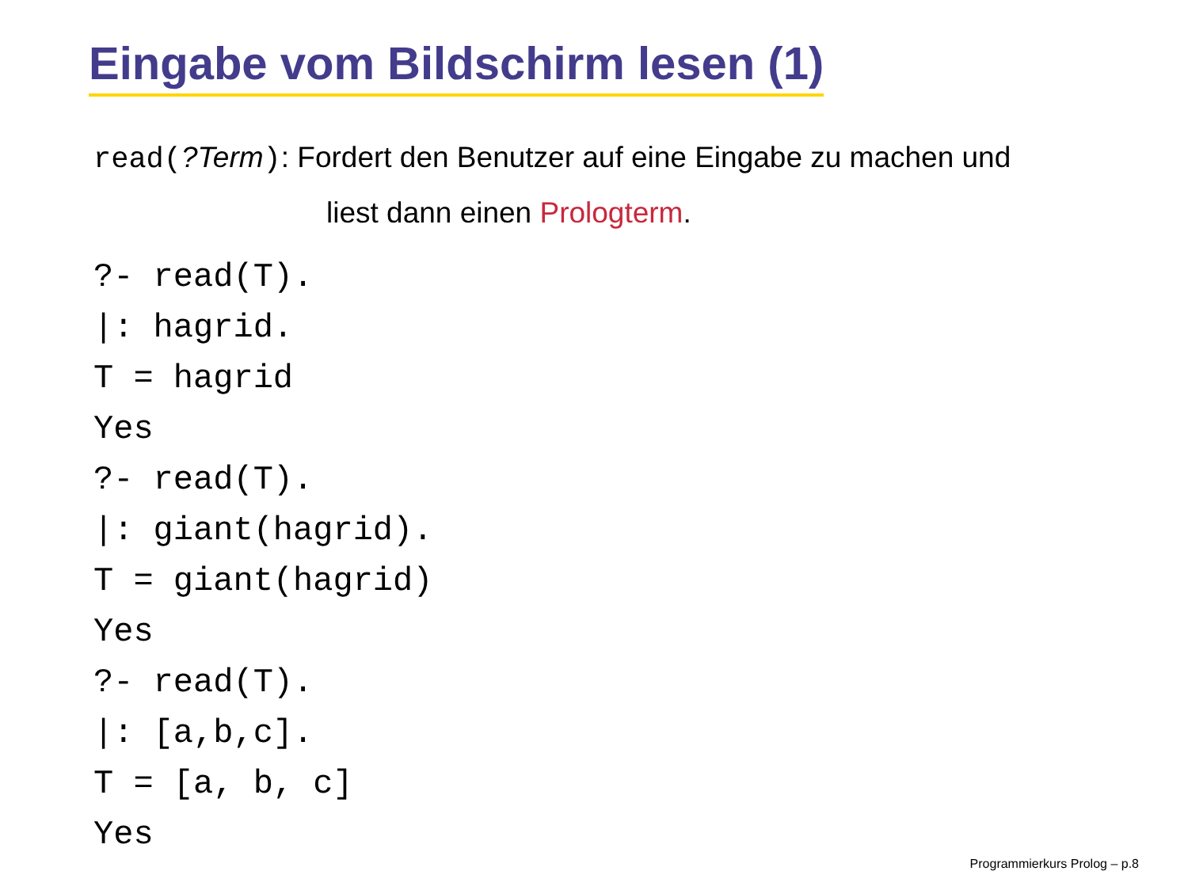Eingabe vom Bildschirm lesen (1)
read(?Term): Fordert den Benutzer auf eine Eingabe zu machen und
liest dann einen Prologterm.
?- read(T).
|: hagrid.
T = hagrid
Yes
?- read(T).
|: giant(hagrid).
T = giant(hagrid)
Yes
?- read(T).
|: [a,b,c].
T = [a, b, c]
Yes
Programmierkurs Prolog – p.8